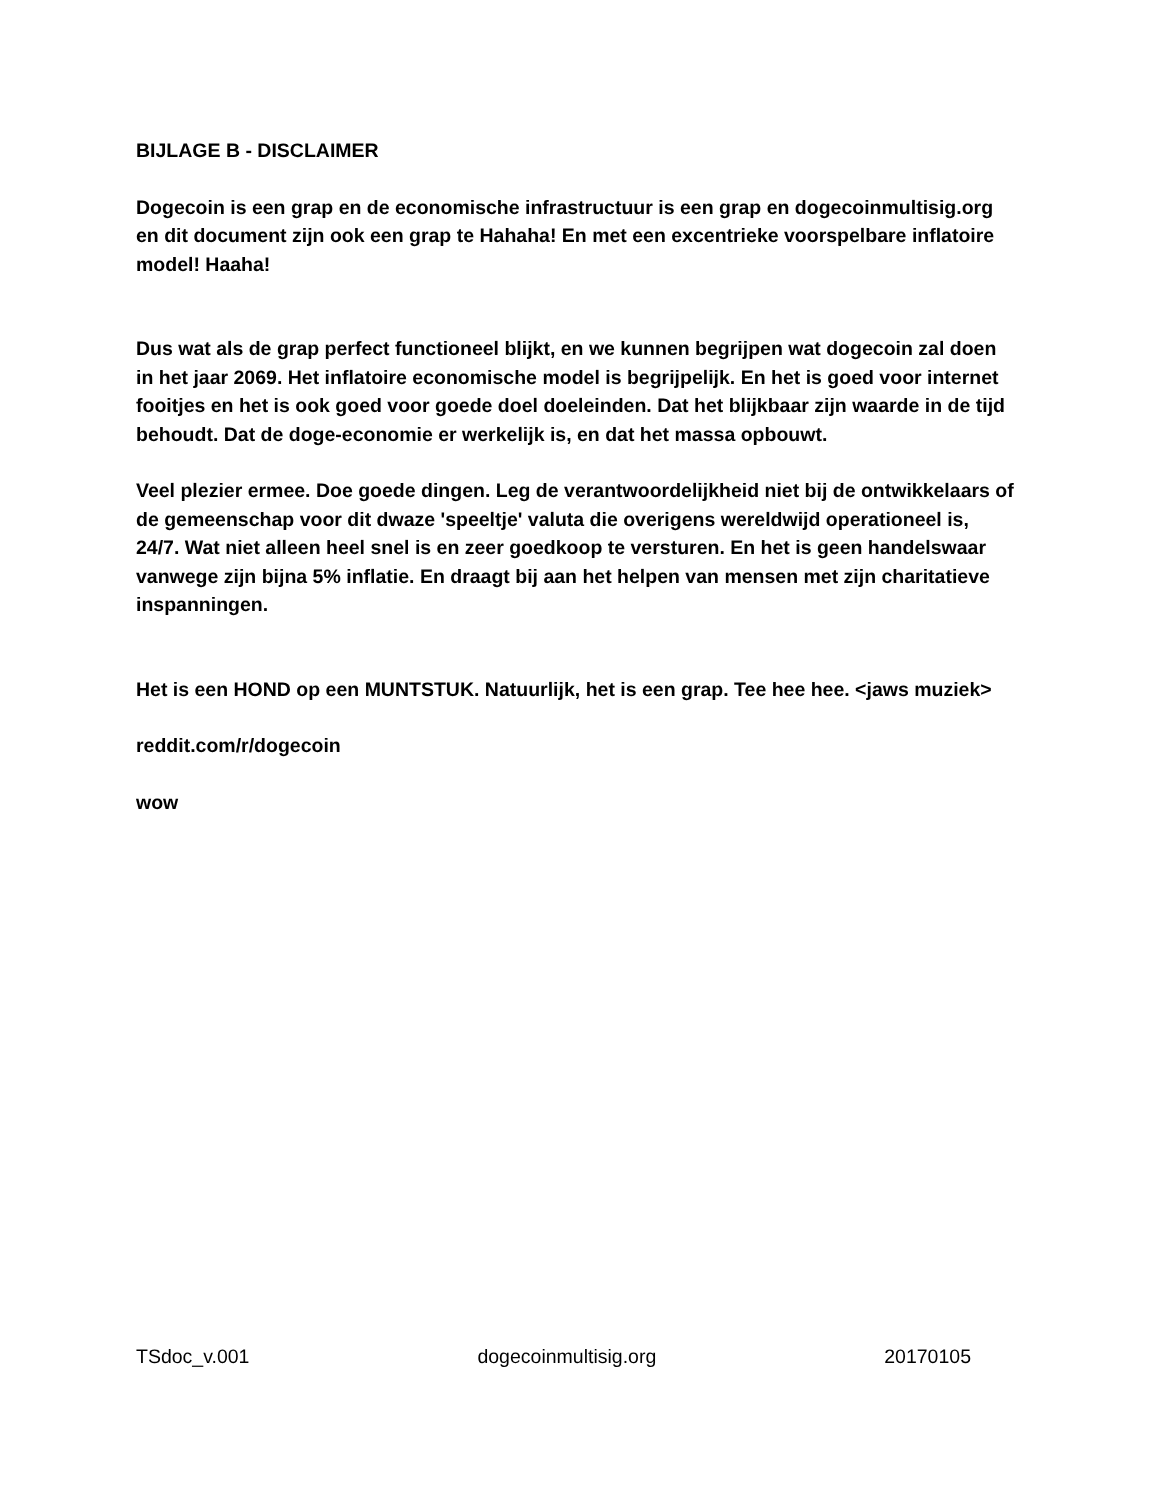BIJLAGE B - DISCLAIMER
Dogecoin is een grap en de economische infrastructuur is een grap en dogecoinmultisig.org en dit document zijn ook een grap te Hahaha! En met een excentrieke voorspelbare inflatoire model! Haaha!
Dus wat als de grap perfect functioneel blijkt, en we kunnen begrijpen wat dogecoin zal doen in het jaar 2069. Het inflatoire economische model is begrijpelijk. En het is goed voor internet fooitjes en het is ook goed voor goede doel doeleinden. Dat het blijkbaar zijn waarde in de tijd behoudt. Dat de doge-economie er werkelijk is, en dat het massa opbouwt.
Veel plezier ermee. Doe goede dingen. Leg de verantwoordelijkheid niet bij de ontwikkelaars of de gemeenschap voor dit dwaze 'speeltje' valuta die overigens wereldwijd operationeel is, 24/7. Wat niet alleen heel snel is en zeer goedkoop te versturen. En het is geen handelswaar vanwege zijn bijna 5% inflatie. En draagt bij aan het helpen van mensen met zijn charitatieve inspanningen.
Het is een HOND op een MUNTSTUK. Natuurlijk, het is een grap. Tee hee hee. <jaws muziek>
reddit.com/r/dogecoin
wow
TSdoc_v.001 dogecoinmultisig.org 20170105